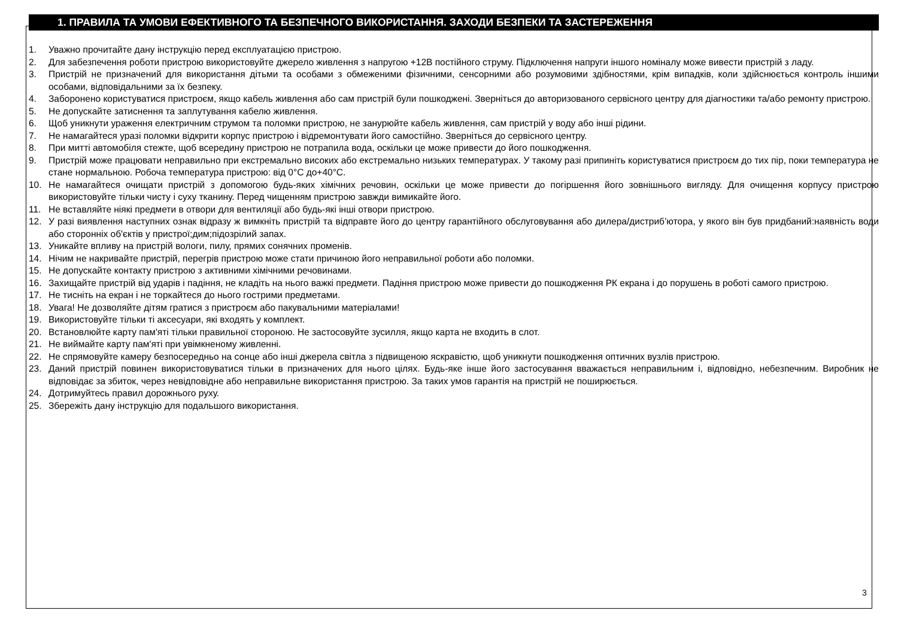1. ПРАВИЛА ТА УМОВИ ЕФЕКТИВНОГО ТА БЕЗПЕЧНОГО ВИКОРИСТАННЯ. ЗАХОДИ БЕЗПЕКИ ТА ЗАСТЕРЕЖЕННЯ
1. Уважно прочитайте дану інструкцію перед експлуатацією пристрою.
2. Для забезпечення роботи пристрою використовуйте джерело живлення з напругою +12В постійного струму. Підключення напруги іншого номіналу може вивести пристрій з ладу.
3. Пристрій не призначений для використання дітьми та особами з обмеженими фізичними, сенсорними або розумовими здібностями, крім випадків, коли здійснюється контроль іншими особами, відповідальними за їх безпеку.
4. Заборонено користуватися пристроєм, якщо кабель живлення або сам пристрій були пошкоджені. Зверніться до авторизованого сервісного центру для діагностики та/або ремонту пристрою.
5. Не допускайте затиснення та заплутування кабелю живлення.
6. Щоб уникнути ураження електричним струмом та поломки пристрою, не занурюйте кабель живлення, сам пристрій у воду або інші рідини.
7. Не намагайтеся уразі поломки відкрити корпус пристрою і відремонтувати його самостійно. Зверніться до сервісного центру.
8. При митті автомобіля стежте, щоб всередину пристрою не потрапила вода, оскільки це може привести до його пошкодження.
9. Пристрій може працювати неправильно при екстремально високих або екстремально низьких температурах. У такому разі припиніть користуватися пристроєм до тих пір, поки температура не стане нормальною. Робоча температура пристрою: від 0°C до+40°C.
10. Не намагайтеся очищати пристрій з допомогою будь-яких хімічних речовин, оскільки це може привести до погіршення його зовнішнього вигляду. Для очищення корпусу пристрою використовуйте тільки чисту і суху тканину. Перед чищенням пристрою завжди вимикайте його.
11. Не вставляйте ніякі предмети в отвори для вентиляції або будь-які інші отвори пристрою.
12. У разі виявлення наступних ознак відразу ж вимкніть пристрій та відправте його до центру гарантійного обслуговування або дилера/дистриб’ютора, у якого він був придбаний:наявність води або сторонніх об'єктів у пристрої;дим;підозрілий запах.
13. Уникайте впливу на пристрій вологи, пилу, прямих сонячних променів.
14. Нічим не накривайте пристрій, перегрів пристрою може стати причиною його неправильної роботи або поломки.
15. Не допускайте контакту пристрою з активними хімічними речовинами.
16. Захищайте пристрій від ударів і падіння, не кладіть на нього важкі предмети. Падіння пристрою може привести до пошкодження РК екрана і до порушень в роботі самого пристрою.
17. Не тисніть на екран і не торкайтеся до нього гострими предметами.
18. Увага! Не дозволяйте дітям гратися з пристроєм або пакувальними матеріалами!
19. Використовуйте тільки ті аксесуари, які входять у комплект.
20. Встановлюйте карту пам'яті тільки правильної стороною. Не застосовуйте зусилля, якщо карта не входить в слот.
21. Не виймайте карту пам'яті при увімкненому живленні.
22. Не спрямовуйте камеру безпосередньо на сонце або інші джерела світла з підвищеною яскравістю, щоб уникнути пошкодження оптичних вузлів пристрою.
23. Даний пристрій повинен використовуватися тільки в призначених для нього цілях. Будь-яке інше його застосування вважається неправильним і, відповідно, небезпечним. Виробник не відповідає за збиток, через невідповідне або неправильне використання пристрою. За таких умов гарантія на пристрій не поширюється.
24. Дотримуйтесь правил дорожнього руху.
25. Збережіть дану інструкцію для подальшого використання.
3